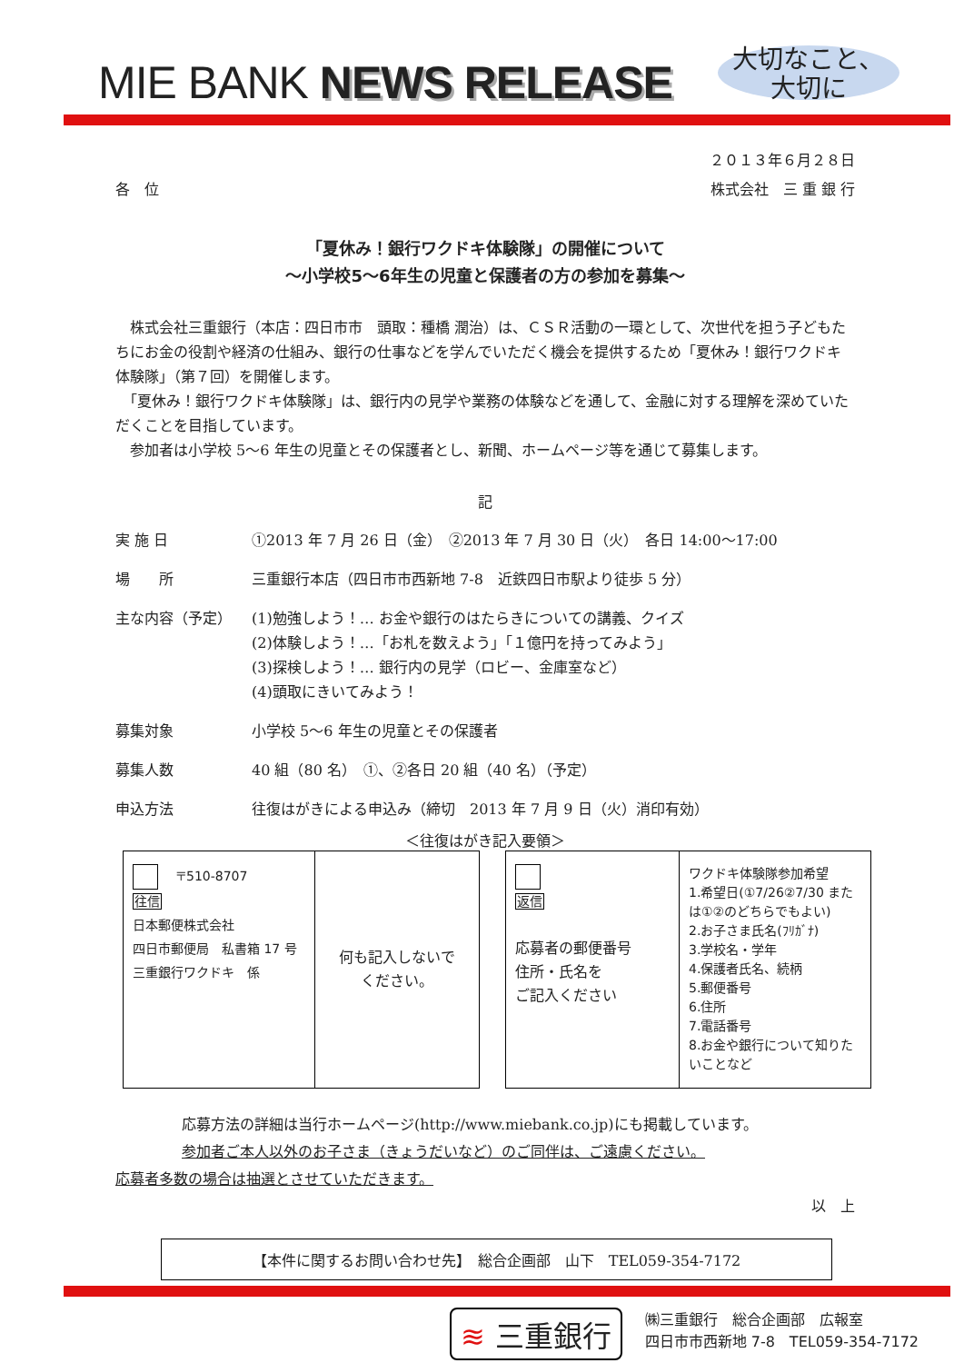MIE BANK NEWS RELEASE
大切なこと、
大切に
２０１３年６月２８日
各　位 株式会社　三 重 銀 行
「夏休み！銀行ワクドキ体験隊」の開催について
～小学校5～6年生の児童と保護者の方の参加を募集～
　株式会社三重銀行（本店：四日市市　頭取：種橋 潤治）は、ＣＳＲ活動の一環として、次世代を担う子どもたちにお金の役割や経済の仕組み、銀行の仕事などを学んでいただく機会を提供するため「夏休み！銀行ワクドキ体験隊」（第７回）を開催します。
　「夏休み！銀行ワクドキ体験隊」は、銀行内の見学や業務の体験などを通して、金融に対する理解を深めていただくことを目指しています。
　参加者は小学校 5～6 年生の児童とその保護者とし、新聞、ホームページ等を通じて募集します。
記
| 実 施 日 | ①2013 年 7 月 26 日（金） ②2013 年 7 月 30 日（火） 各日 14:00～17:00 |
| 場 所 | 三重銀行本店（四日市市西新地 7-8 近鉄四日市駅より徒歩 5 分） |
| 主な内容（予定） | (1)勉強しよう！… お金や銀行のはたらきについての講義、クイズ (2)体験しよう！…「お札を数えよう」「１億円を持ってみよう」 (3)探検しよう！… 銀行内の見学（ロビー、金庫室など） (4)頭取にきいてみよう！ |
| 募集対象 | 小学校 5～6 年生の児童とその保護者 |
| 募集人数 | 40 組（80 名） ①、②各日 20 組（40 名）（予定） |
| 申込方法 | 往復はがきによる申込み（締切 2013 年 7 月 9 日（火）消印有効） |
＜往復はがき記入要領＞
〒510-8707
往信
日本郵便株式会社
四日市郵便局　私書箱 17 号
三重銀行ワクドキ　係
何も記入しないで
ください。
返信
応募者の郵便番号
住所・氏名を
ご記入ください
ワクドキ体験隊参加希望
1.希望日(①7/26②7/30 または①②のどちらでもよい)
2.お子さま氏名(ﾌﾘｶﾞﾅ)
3.学校名・学年
4.保護者氏名、続柄
5.郵便番号
6.住所
7.電話番号
8.お金や銀行について知りたいことなど
応募方法の詳細は当行ホームページ(http://www.miebank.co.jp)にも掲載しています。
参加者ご本人以外のお子さま（きょうだいなど）のご同伴は、ご遠慮ください。
応募者多数の場合は抽選とさせていただきます。
以　上
【本件に関するお問い合わせ先】　総合企画部　山下　TEL059-354-7172
≋ 三重銀行
㈱三重銀行　総合企画部　広報室
四日市市西新地 7-8　TEL059-354-7172